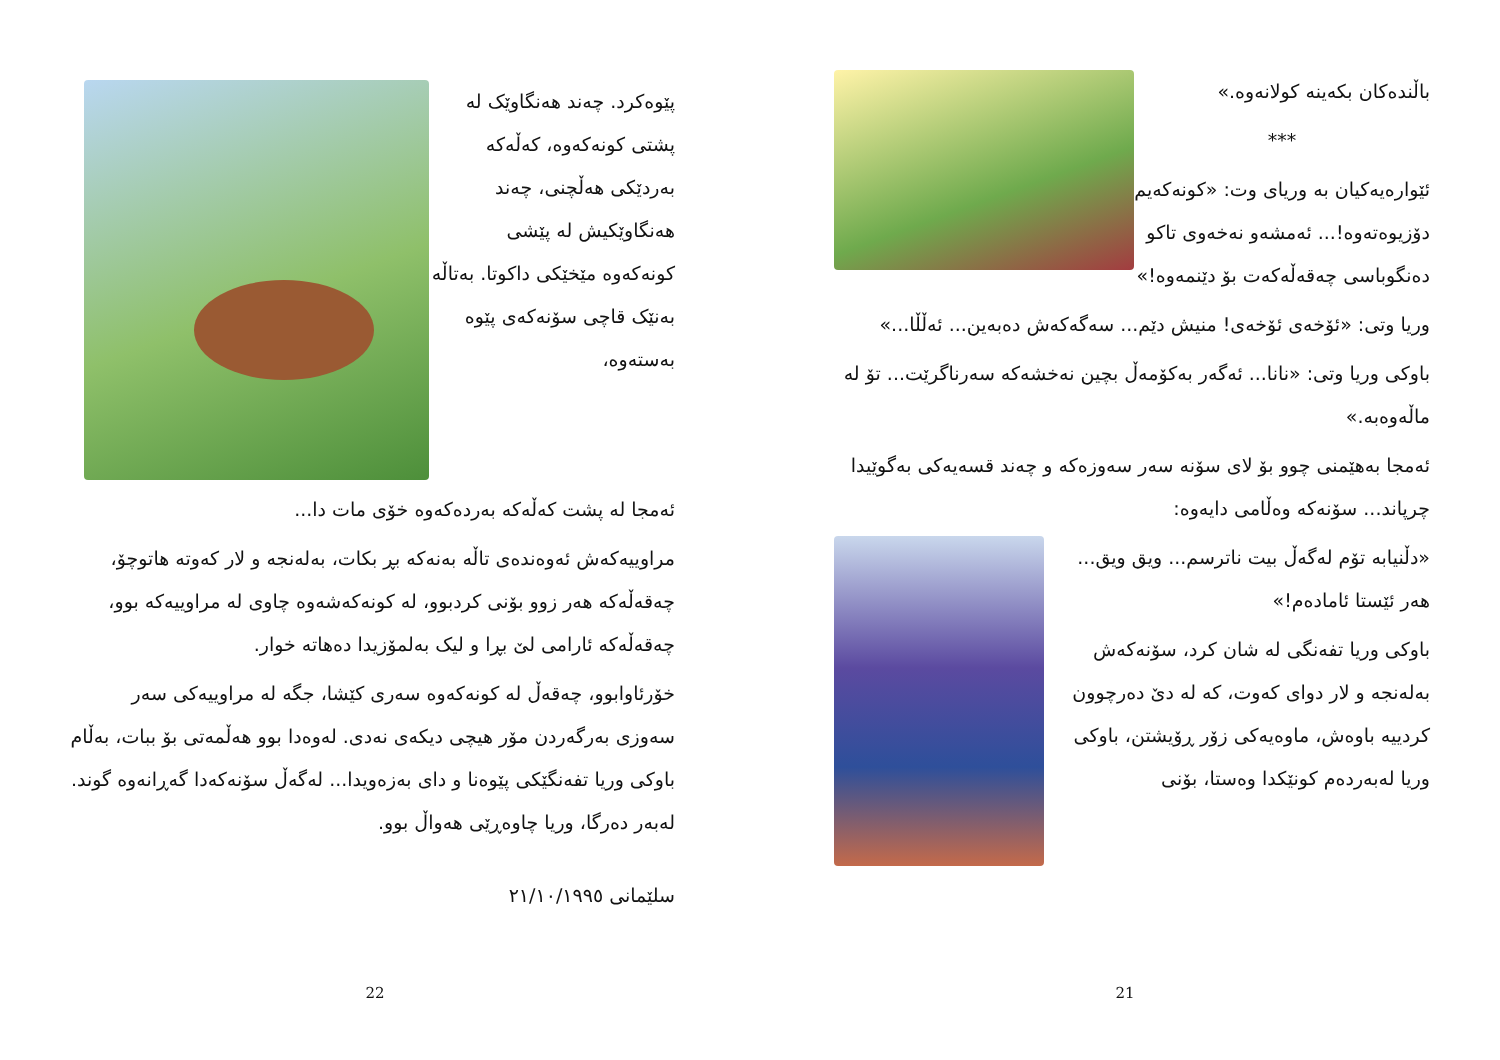پێوەکرد. چەند هەنگاوێک لە پشتی کونەکەوە، کەڵەکە بەردێکی هەڵچنی، چەند هەنگاوێکیش لە پێشی کونەکەوە مێخێکی داکوتا. بەتاڵە بەنێک قاچی سۆنەکەی پێوە بەستەوە،
ئەمجا لە پشت کەڵەکە بەردەکەوە خۆی مات دا...
مراوییەکەش ئەوەندەی تاڵە بەنەکە بڕ بکات، بەلەنجە و لار کەوتە هاتوچۆ، چەقەڵەکە هەر زوو بۆنی کردبوو، لە کونەکەشەوە چاوی لە مراوییەکە بوو، چەقەڵەکە ئارامی لێ بڕا و لیک بەلمۆزیدا دەهاتە خوار.
خۆرئاوابوو، چەقەڵ لە کونەکەوە سەری کێشا، جگە لە مراوییەکی سەر سەوزی بەرگەردن مۆر هیچی دیکەی نەدی. لەوەدا بوو هەڵمەتی بۆ ببات، بەڵام باوکی وریا تفەنگێکی پێوەنا و دای بەزەویدا... لەگەڵ سۆنەکەدا گەڕانەوە گوند. لەبەر دەرگا، وریا چاوەڕێی هەواڵ بوو.
سلێمانی ٢١/١٠/١٩٩٥
22
باڵندەکان بکەینە کولانەوە.»
***
ئێوارەیەکیان بە وریای وت: «کونەکەیم دۆزیوەتەوە!... ئەمشەو نەخەوی تاکو دەنگوباسی چەقەڵەکەت بۆ دێنمەوە!»
وریا وتی: «ئۆخەی ئۆخەی! منیش دێم... سەگەکەش دەبەین... ئەڵڵا...»
باوکی وریا وتی: «نانا... ئەگەر بەکۆمەڵ بچین نەخشەکە سەرناگرێت... تۆ لە ماڵەوەبە.»
ئەمجا بەهێمنی چوو بۆ لای سۆنە سەر سەوزەکە و چەند قسەیەکی بەگوێیدا چرپاند... سۆنەکە وەڵامی دایەوە:
«دڵنیابە تۆم لەگەڵ بیت ناترسم... ویق ویق... هەر ئێستا ئامادەم!»
باوکی وریا تفەنگی لە شان کرد، سۆنەکەش بەلەنجە و لار دوای کەوت، کە لە دێ دەرچوون کردییە باوەش، ماوەیەکی زۆر ڕۆیشتن، باوکی وریا لەبەردەم کونێکدا وەستا، بۆنی
21